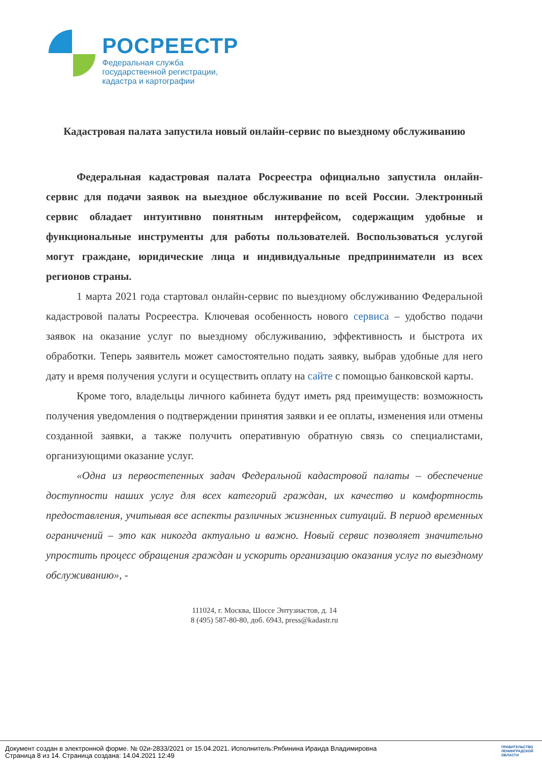РОСРЕЕСТР
Федеральная служба
государственной регистрации,
кадастра и картографии
Кадастровая палата запустила новый онлайн-сервис по выездному обслуживанию
Федеральная кадастровая палата Росреестра официально запустила онлайн-сервис для подачи заявок на выездное обслуживание по всей России. Электронный сервис обладает интуитивно понятным интерфейсом, содержащим удобные и функциональные инструменты для работы пользователей. Воспользоваться услугой могут граждане, юридические лица и индивидуальные предприниматели из всех регионов страны.
1 марта 2021 года стартовал онлайн-сервис по выездному обслуживанию Федеральной кадастровой палаты Росреестра. Ключевая особенность нового сервиса – удобство подачи заявок на оказание услуг по выездному обслуживанию, эффективность и быстрота их обработки. Теперь заявитель может самостоятельно подать заявку, выбрав удобные для него дату и время получения услуги и осуществить оплату на сайте с помощью банковской карты.
Кроме того, владельцы личного кабинета будут иметь ряд преимуществ: возможность получения уведомления о подтверждении принятия заявки и ее оплаты, изменения или отмены созданной заявки, а также получить оперативную обратную связь со специалистами, организующими оказание услуг.
«Одна из первостепенных задач Федеральной кадастровой палаты – обеспечение доступности наших услуг для всех категорий граждан, их качество и комфортность предоставления, учитывая все аспекты различных жизненных ситуаций. В период временных ограничений – это как никогда актуально и важно. Новый сервис позволяет значительно упростить процесс обращения граждан и ускорить организацию оказания услуг по выездному обслуживанию», -
111024, г. Москва, Шоссе Энтузиастов, д. 14
8 (495) 587-80-80, доб. 6943, press@kadastr.ru
Документ создан в электронной форме. № 02и-2833/2021 от 15.04.2021. Исполнитель:Рябинина Ираида Владимировна
Страница 8 из 14. Страница создана: 14.04.2021 12:49
ПРАВИТЕЛЬСТВО
ЛЕНИНГРАДСКОЙ
ОБЛАСТИ